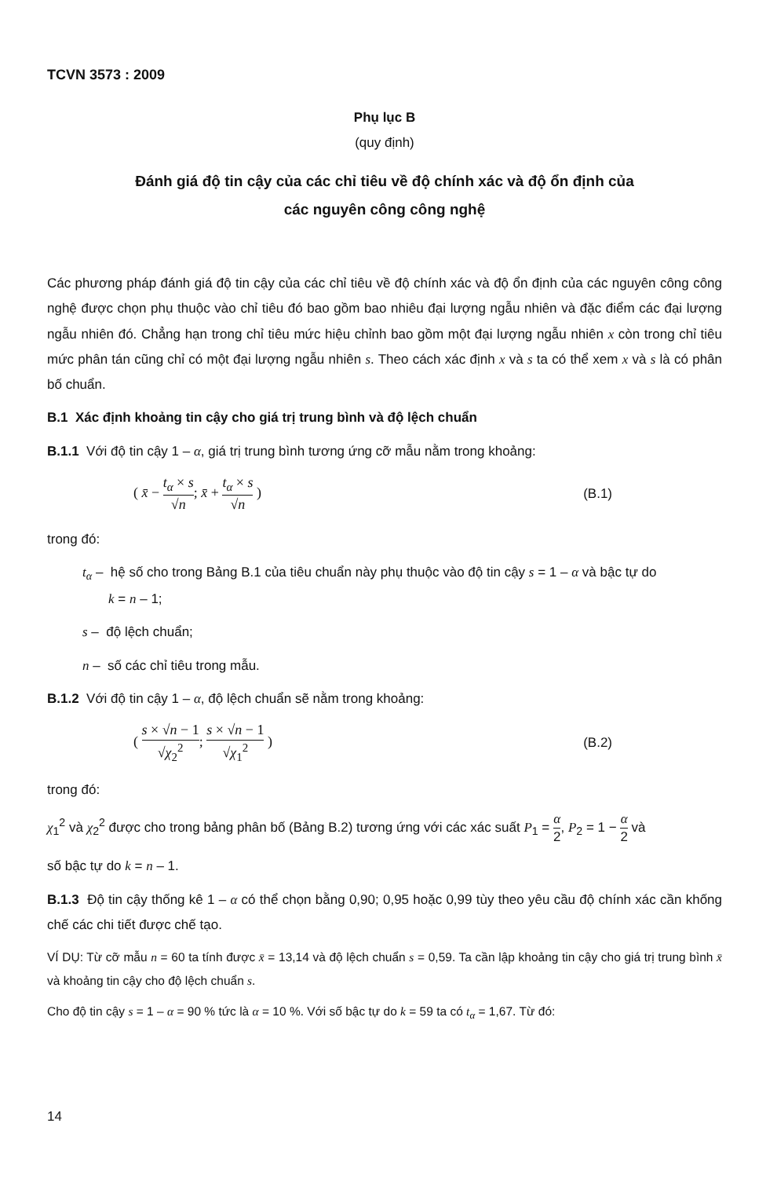TCVN 3573 : 2009
Phụ lục B
(quy định)
Đánh giá độ tin cậy của các chỉ tiêu về độ chính xác và độ ổn định của
các nguyên công công nghệ
Các phương pháp đánh giá độ tin cậy của các chỉ tiêu về độ chính xác và độ ổn định của các nguyên công công nghệ được chọn phụ thuộc vào chỉ tiêu đó bao gồm bao nhiêu đại lượng ngẫu nhiên và đặc điểm các đại lượng ngẫu nhiên đó. Chẳng hạn trong chỉ tiêu mức hiệu chỉnh bao gồm một đại lượng ngẫu nhiên x còn trong chỉ tiêu mức phân tán cũng chỉ có một đại lượng ngẫu nhiên s. Theo cách xác định x và s ta có thể xem x và s là có phân bố chuẩn.
B.1 Xác định khoảng tin cậy cho giá trị trung bình và độ lệch chuẩn
B.1.1 Với độ tin cậy 1 – α, giá trị trung bình tương ứng cỡ mẫu nằm trong khoảng:
( x̄ − t<sub>α</sub> × s √n; x̄ + t<sub>α</sub> × s √n )
(B.1)
trong đó:
t<sub>α</sub> – hệ số cho trong Bảng B.1 của tiêu chuẩn này phụ thuộc vào độ tin cậy s = 1 – α và bậc tự do
k = n – 1;
s – độ lệch chuẩn;
n – số các chỉ tiêu trong mẫu.
B.1.2 Với độ tin cậy 1 – α, độ lệch chuẩn sẽ nằm trong khoảng:
( s × √n − 1 √χ<sub>2</sub><sup>2</sup>; s × √n − 1 √χ<sub>1</sub><sup>2</sup> )
(B.2)
trong đó:
χ<sub>1</sub><sup>2</sup> và χ<sub>2</sub><sup>2</sup> được cho trong bảng phân bố (Bảng B.2) tương ứng với các xác suất P<sub>1</sub> = α 2, P<sub>2</sub> = 1 − α 2 và
số bậc tự do k = n – 1.
B.1.3 Độ tin cậy thống kê 1 – α có thể chọn bằng 0,90; 0,95 hoặc 0,99 tùy theo yêu cầu độ chính xác cần khống chế các chi tiết được chế tạo.
VÍ DỤ: Từ cỡ mẫu n = 60 ta tính được x̄ = 13,14 và độ lệch chuẩn s = 0,59. Ta cần lập khoảng tin cậy cho giá trị trung bình x̄ và khoảng tin cậy cho độ lệch chuẩn s.
Cho độ tin cậy s = 1 – α = 90 % tức là α = 10 %. Với số bậc tự do k = 59 ta có t<sub>α</sub> = 1,67. Từ đó:
14